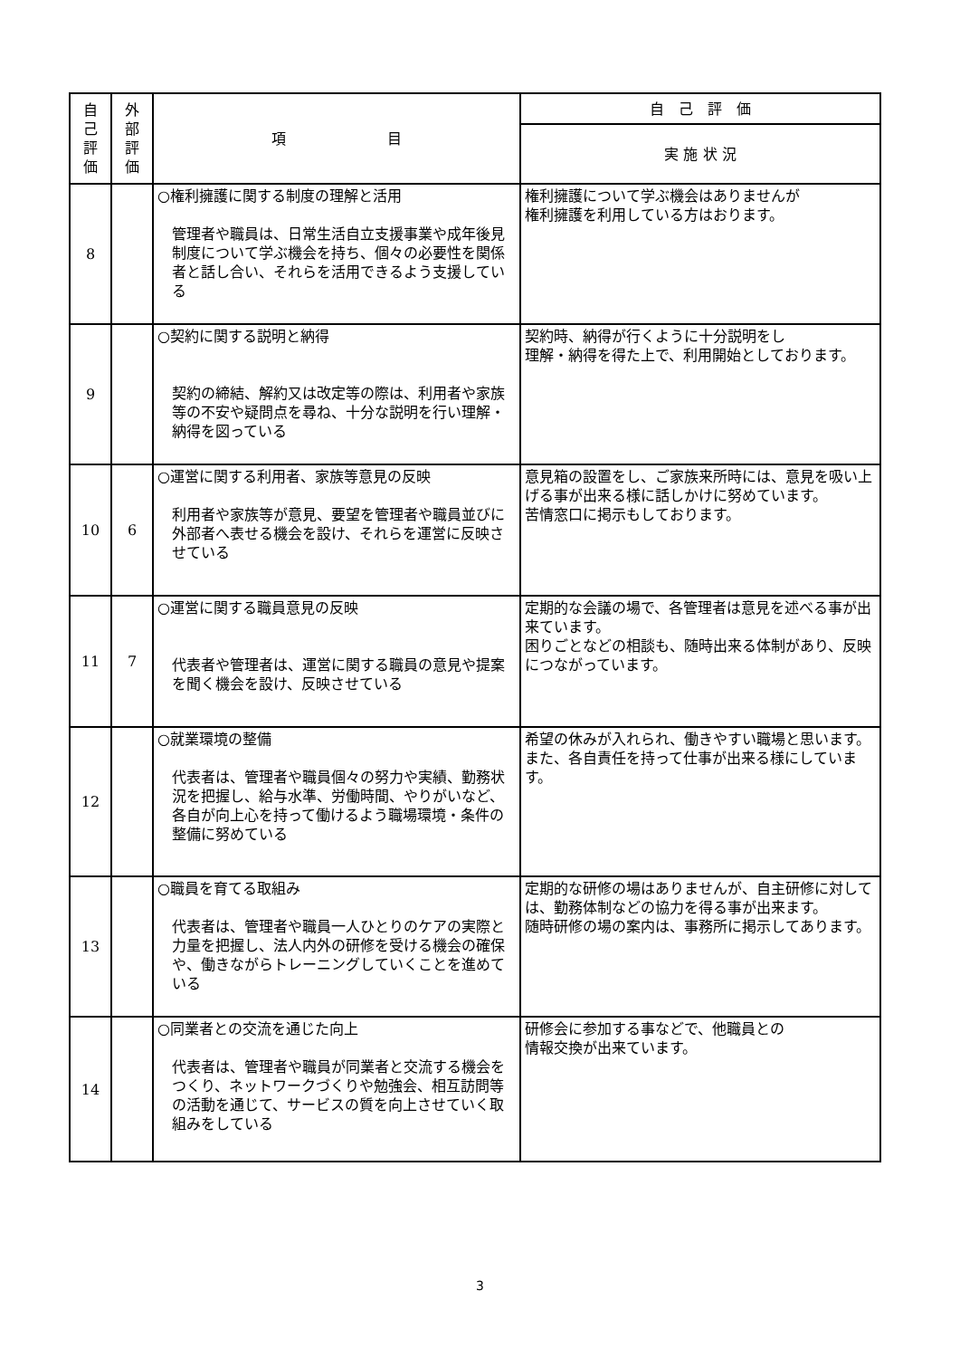| 自 己 評 価 | 外 部 評 価 | 項 目 | 自 己 評 価 |
| --- | --- | --- | --- |
| | | | 実 施 状 況 |
| 8 | | ○権利擁護に関する制度の理解と活用 管理者や職員は、日常生活自立支援事業や成年後見制度について学ぶ機会を持ち、個々の必要性を関係者と話し合い、それらを活用できるよう支援している | 権利擁護について学ぶ機会はありませんが 権利擁護を利用している方はおります。 |
| 9 | | ○契約に関する説明と納得 契約の締結、解約又は改定等の際は、利用者や家族等の不安や疑問点を尋ね、十分な説明を行い理解・納得を図っている | 契約時、納得が行くように十分説明をし 理解・納得を得た上で、利用開始としております。 |
| 10 | 6 | ○運営に関する利用者、家族等意見の反映 利用者や家族等が意見、要望を管理者や職員並びに外部者へ表せる機会を設け、それらを運営に反映させている | 意見箱の設置をし、ご家族来所時には、意見を吸い上げる事が出来る様に話しかけに努めています。 苦情窓口に掲示もしております。 |
| 11 | 7 | ○運営に関する職員意見の反映 代表者や管理者は、運営に関する職員の意見や提案を聞く機会を設け、反映させている | 定期的な会議の場で、各管理者は意見を述べる事が出来ています。 困りごとなどの相談も、随時出来る体制があり、反映につながっています。 |
| 12 | | ○就業環境の整備 代表者は、管理者や職員個々の努力や実績、勤務状況を把握し、給与水準、労働時間、やりがいなど、各自が向上心を持って働けるよう職場環境・条件の整備に努めている | 希望の休みが入れられ、働きやすい職場と思います。 また、各自責任を持って仕事が出来る様にしています。 |
| 13 | | ○職員を育てる取組み 代表者は、管理者や職員一人ひとりのケアの実際と力量を把握し、法人内外の研修を受ける機会の確保や、働きながらトレーニングしていくことを進めている | 定期的な研修の場はありませんが、自主研修に対しては、勤務体制などの協力を得る事が出来ます。 随時研修の場の案内は、事務所に掲示してあります。 |
| 14 | | ○同業者との交流を通じた向上 代表者は、管理者や職員が同業者と交流する機会をつくり、ネットワークづくりや勉強会、相互訪問等の活動を通じて、サービスの質を向上させていく取組みをしている | 研修会に参加する事などで、他職員との 情報交換が出来ています。 |
3